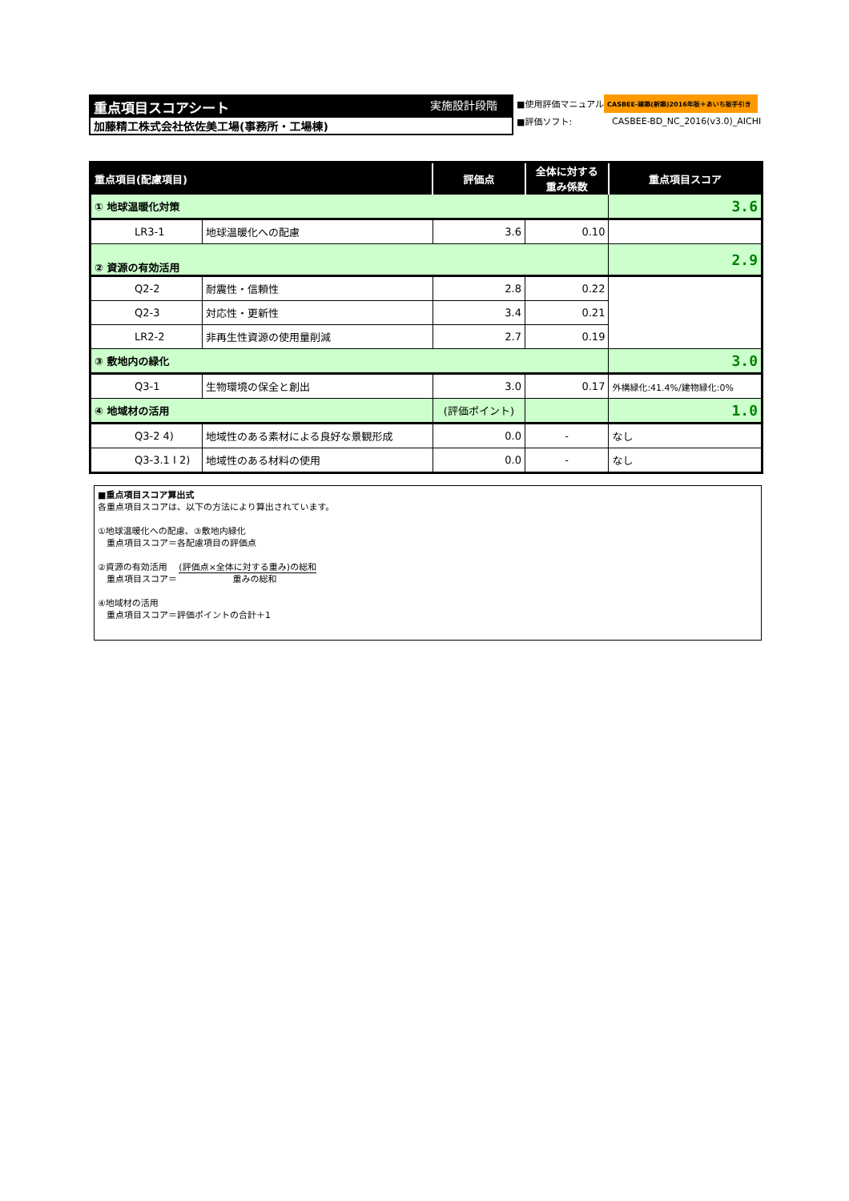重点項目スコアシート 実施設計段階
加藤精工株式会社依佐美工場(事務所・工場棟)
■使用評価マニュアル CASBEE-建築(新築)2016年版＋あいち版手引き
■評価ソフト: CASBEE-BD_NC_2016(v3.0)_AICHI
| 重点項目(配慮項目) | | 評価点 | 全体に対する 重み係数 | 重点項目スコア |
| --- | --- | --- | --- | --- |
| ① 地球温暖化対策 | | | | 3.6 |
| LR3-1 | 地球温暖化への配慮 | 3.6 | 0.10 | |
| ② 資源の有効活用 | | | | 2.9 |
| Q2-2 | 耐震性・信頼性 | 2.8 | 0.22 | |
| Q2-3 | 対応性・更新性 | 3.4 | 0.21 | |
| LR2-2 | 非再生性資源の使用量削減 | 2.7 | 0.19 | |
| ③ 敷地内の緑化 | | | | 3.0 |
| Q3-1 | 生物環境の保全と創出 | 3.0 | 0.17 | 外構緑化:41.4%/建物緑化:0% |
| ④ 地域材の活用 | | (評価ポイント) | | 1.0 |
| Q3-2 4) | 地域性のある素材による良好な景観形成 | 0.0 | - | なし |
| Q3-3.1 Ⅰ 2) | 地域性のある材料の使用 | 0.0 | - | なし |
■重点項目スコア算出式
各重点項目スコアは、以下の方法により算出されています。
①地球温暖化への配慮、③敷地内緑化
　重点項目スコア＝各配慮項目の評価点
②資源の有効活用 　(評価点×全体に対する重み)の総和
　重点項目スコア＝ 　　　　　　重みの総和
④地域材の活用
　重点項目スコア＝評価ポイントの合計＋1